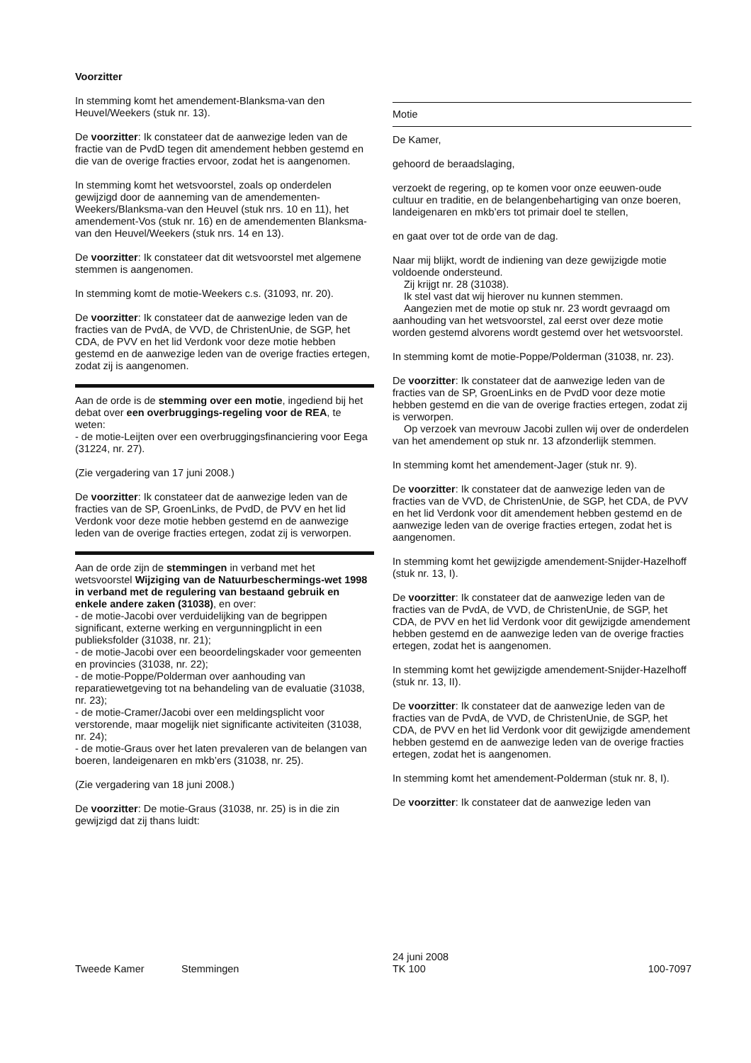Voorzitter
In stemming komt het amendement-Blanksma-van den Heuvel/Weekers (stuk nr. 13).
De voorzitter: Ik constateer dat de aanwezige leden van de fractie van de PvdD tegen dit amendement hebben gestemd en die van de overige fracties ervoor, zodat het is aangenomen.
In stemming komt het wetsvoorstel, zoals op onderdelen gewijzigd door de aanneming van de amendementen-Weekers/Blanksma-van den Heuvel (stuk nrs. 10 en 11), het amendement-Vos (stuk nr. 16) en de amendementen Blanksma-van den Heuvel/Weekers (stuk nrs. 14 en 13).
De voorzitter: Ik constateer dat dit wetsvoorstel met algemene stemmen is aangenomen.
In stemming komt de motie-Weekers c.s. (31093, nr. 20).
De voorzitter: Ik constateer dat de aanwezige leden van de fracties van de PvdA, de VVD, de ChristenUnie, de SGP, het CDA, de PVV en het lid Verdonk voor deze motie hebben gestemd en de aanwezige leden van de overige fracties ertegen, zodat zij is aangenomen.
Aan de orde is de stemming over een motie, ingediend bij het debat over een overbruggings-regeling voor de REA, te weten:
- de motie-Leijten over een overbruggingsfinanciering voor Eega (31224, nr. 27).
(Zie vergadering van 17 juni 2008.)
De voorzitter: Ik constateer dat de aanwezige leden van de fracties van de SP, GroenLinks, de PvdD, de PVV en het lid Verdonk voor deze motie hebben gestemd en de aanwezige leden van de overige fracties ertegen, zodat zij is verworpen.
Aan de orde zijn de stemmingen in verband met het wetsvoorstel Wijziging van de Natuurbeschermings-wet 1998 in verband met de regulering van bestaand gebruik en enkele andere zaken (31038), en over:
- de motie-Jacobi over verduidelijking van de begrippen significant, externe werking en vergunningplicht in een publieksfolder (31038, nr. 21);
- de motie-Jacobi over een beoordelingskader voor gemeenten en provincies (31038, nr. 22);
- de motie-Poppe/Polderman over aanhouding van reparatiewetgeving tot na behandeling van de evaluatie (31038, nr. 23);
- de motie-Cramer/Jacobi over een meldingsplicht voor verstorende, maar mogelijk niet significante activiteiten (31038, nr. 24);
- de motie-Graus over het laten prevaleren van de belangen van boeren, landeigenaren en mkb’ers (31038, nr. 25).
(Zie vergadering van 18 juni 2008.)
De voorzitter: De motie-Graus (31038, nr. 25) is in die zin gewijzigd dat zij thans luidt:
Motie
De Kamer,
gehoord de beraadslaging,
verzoekt de regering, op te komen voor onze eeuwen-oude cultuur en traditie, en de belangenbehartiging van onze boeren, landeigenaren en mkb’ers tot primair doel te stellen,
en gaat over tot de orde van de dag.
Naar mij blijkt, wordt de indiening van deze gewijzigde motie voldoende ondersteund.
Zij krijgt nr. 28 (31038).
Ik stel vast dat wij hierover nu kunnen stemmen.
Aangezien met de motie op stuk nr. 23 wordt gevraagd om aanhouding van het wetsvoorstel, zal eerst over deze motie worden gestemd alvorens wordt gestemd over het wetsvoorstel.
In stemming komt de motie-Poppe/Polderman (31038, nr. 23).
De voorzitter: Ik constateer dat de aanwezige leden van de fracties van de SP, GroenLinks en de PvdD voor deze motie hebben gestemd en die van de overige fracties ertegen, zodat zij is verworpen.
Op verzoek van mevrouw Jacobi zullen wij over de onderdelen van het amendement op stuk nr. 13 afzonderlijk stemmen.
In stemming komt het amendement-Jager (stuk nr. 9).
De voorzitter: Ik constateer dat de aanwezige leden van de fracties van de VVD, de ChristenUnie, de SGP, het CDA, de PVV en het lid Verdonk voor dit amendement hebben gestemd en de aanwezige leden van de overige fracties ertegen, zodat het is aangenomen.
In stemming komt het gewijzigde amendement-Snijder-Hazelhoff (stuk nr. 13, I).
De voorzitter: Ik constateer dat de aanwezige leden van de fracties van de PvdA, de VVD, de ChristenUnie, de SGP, het CDA, de PVV en het lid Verdonk voor dit gewijzigde amendement hebben gestemd en de aanwezige leden van de overige fracties ertegen, zodat het is aangenomen.
In stemming komt het gewijzigde amendement-Snijder-Hazelhoff (stuk nr. 13, II).
De voorzitter: Ik constateer dat de aanwezige leden van de fracties van de PvdA, de VVD, de ChristenUnie, de SGP, het CDA, de PVV en het lid Verdonk voor dit gewijzigde amendement hebben gestemd en de aanwezige leden van de overige fracties ertegen, zodat het is aangenomen.
In stemming komt het amendement-Polderman (stuk nr. 8, I).
De voorzitter: Ik constateer dat de aanwezige leden van
Tweede Kamer Stemmingen 24 juni 2008
TK 100 100-7097